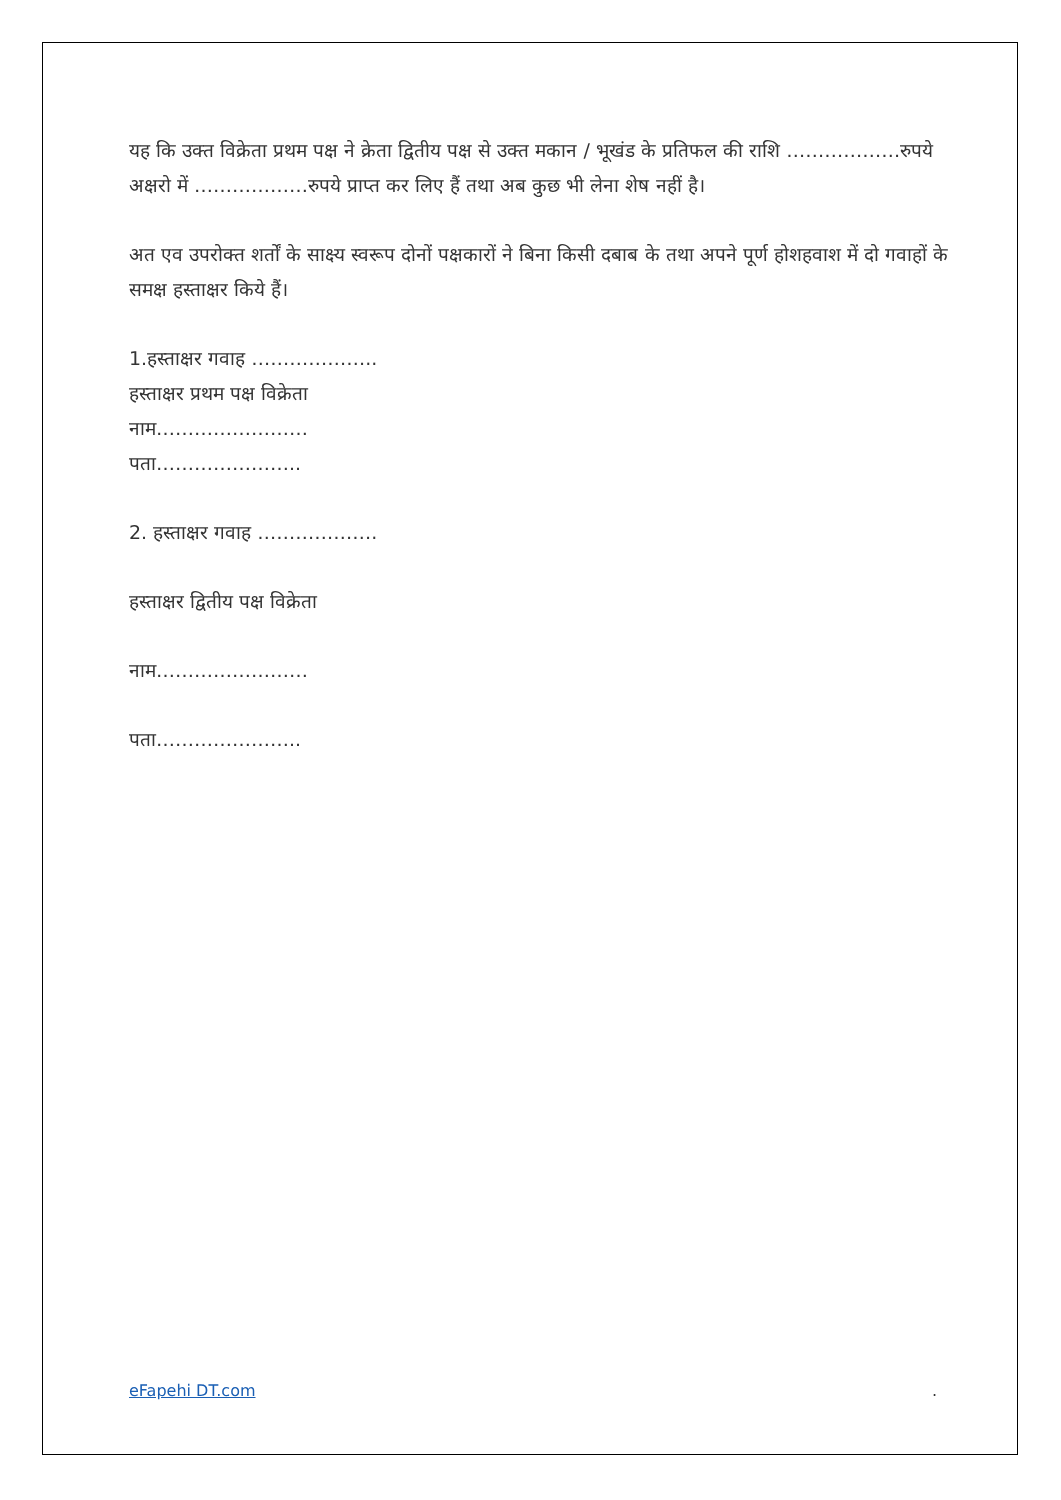यह कि उक्त विक्रेता प्रथम पक्ष ने क्रेता द्वितीय पक्ष से उक्त मकान / भूखंड के प्रतिफल की राशि ………………रुपये अक्षरो में ………………रुपये प्राप्त कर लिए हैं तथा अब कुछ भी लेना शेष नहीं है।
अत एव उपरोक्त शर्तों के साक्ष्य स्वरूप दोनों पक्षकारों ने बिना किसी दबाब के तथा अपने पूर्ण होशहवाश में दो गवाहों के समक्ष हस्ताक्षर किये हैं।
1.हस्ताक्षर गवाह ………………..
हस्ताक्षर प्रथम पक्ष विक्रेता
नाम……………………
पता…………………..
2. हस्ताक्षर गवाह ……………….
हस्ताक्षर द्वितीय पक्ष विक्रेता
नाम……………………
पता…………………..
eFapehi DT.com.